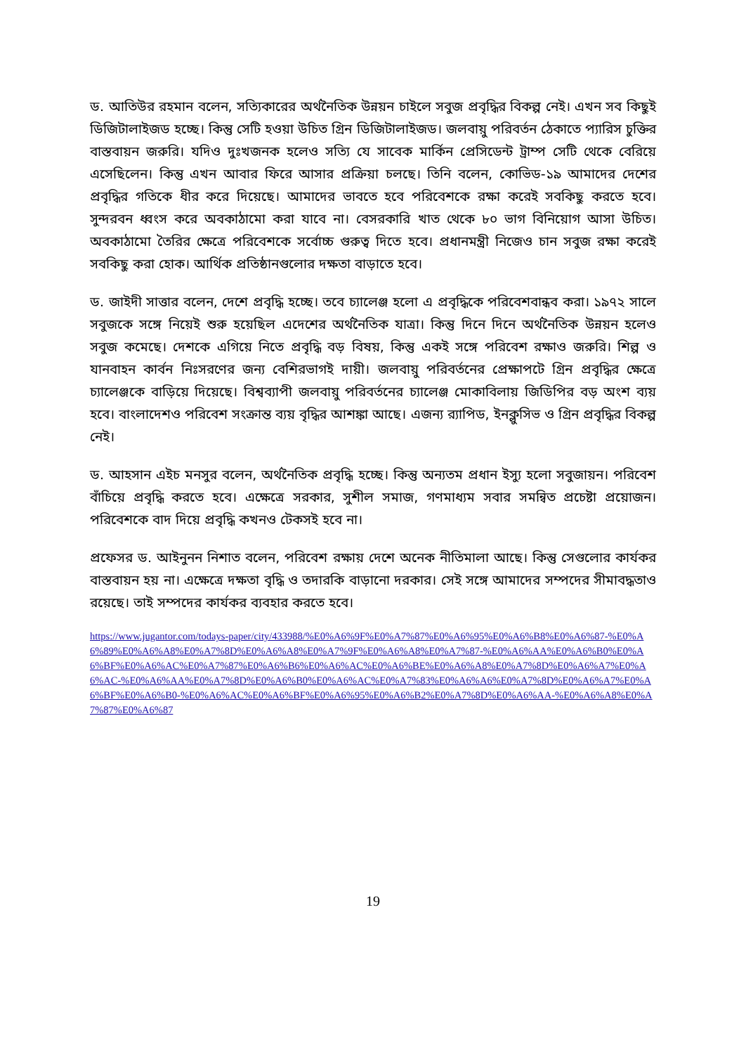ড. আতিউর রহমান বলেন, সত্যিকারের অর্থনৈতিক উন্নয়ন চাইলে সবুজ প্রবৃদ্ধির বিকল্প নেই। এখন সব কিছুই ডিজিটালাইজড হচ্ছে। কিন্তু সেটি হওয়া উচিত গ্রিন ডিজিটালাইজড। জলবায়ু পরিবর্তন ঠেকাতে প্যারিস চুক্তির বাস্তবায়ন জরুরি। যদিও দুঃখজনক হলেও সত্যি যে সাবেক মার্কিন প্রেসিডেন্ট ট্রাম্প সেটি থেকে বেরিয়ে এসেছিলেন। কিন্তু এখন আবার ফিরে আসার প্রক্রিয়া চলছে। তিনি বলেন, কোভিড-১৯ আমাদের দেশের প্রবৃদ্ধির গতিকে ধীর করে দিয়েছে। আমাদের ভাবতে হবে পরিবেশকে রক্ষা করেই সবকিছু করতে হবে। সুন্দরবন ধ্বংস করে অবকাঠামো করা যাবে না। বেসরকারি খাত থেকে ৮০ ভাগ বিনিয়োগ আসা উচিত। অবকাঠামো তৈরির ক্ষেত্রে পরিবেশকে সর্বোচ্চ গুরুত্ব দিতে হবে। প্রধানমন্ত্রী নিজেও চান সবুজ রক্ষা করেই সবকিছু করা হোক। আর্থিক প্রতিষ্ঠানগুলোর দক্ষতা বাড়াতে হবে।
ড. জাইদী সাত্তার বলেন, দেশে প্রবৃদ্ধি হচ্ছে। তবে চ্যালেঞ্জ হলো এ প্রবৃদ্ধিকে পরিবেশবান্ধব করা। ১৯৭২ সালে সবুজকে সঙ্গে নিয়েই শুরু হয়েছিল এদেশের অর্থনৈতিক যাত্রা। কিন্তু দিনে দিনে অর্থনৈতিক উন্নয়ন হলেও সবুজ কমেছে। দেশকে এগিয়ে নিতে প্রবৃদ্ধি বড় বিষয়, কিন্তু একই সঙ্গে পরিবেশ রক্ষাও জরুরি। শিল্প ও যানবাহন কার্বন নিঃসরণের জন্য বেশিরভাগই দায়ী। জলবায়ু পরিবর্তনের প্রেক্ষাপটে গ্রিন প্রবৃদ্ধির ক্ষেত্রে চ্যালেঞ্জকে বাড়িয়ে দিয়েছে। বিশ্বব্যাপী জলবায়ু পরিবর্তনের চ্যালেঞ্জ মোকাবিলায় জিডিপির বড় অংশ ব্যয় হবে। বাংলাদেশও পরিবেশ সংক্রান্ত ব্যয় বৃদ্ধির আশঙ্কা আছে। এজন্য র‌্যাপিড, ইনক্লুসিভ ও গ্রিন প্রবৃদ্ধির বিকল্প নেই।
ড. আহসান এইচ মনসুর বলেন, অর্থনৈতিক প্রবৃদ্ধি হচ্ছে। কিন্তু অন্যতম প্রধান ইস্যু হলো সবুজায়ন। পরিবেশ বাঁচিয়ে প্রবৃদ্ধি করতে হবে। এক্ষেত্রে সরকার, সুশীল সমাজ, গণমাধ্যম সবার সমন্বিত প্রচেষ্টা প্রয়োজন। পরিবেশকে বাদ দিয়ে প্রবৃদ্ধি কখনও টেকসই হবে না।
প্রফেসর ড. আইনুনন নিশাত বলেন, পরিবেশ রক্ষায় দেশে অনেক নীতিমালা আছে। কিন্তু সেগুলোর কার্যকর বাস্তবায়ন হয় না। এক্ষেত্রে দক্ষতা বৃদ্ধি ও তদারকি বাড়ানো দরকার। সেই সঙ্গে আমাদের সম্পদের সীমাবদ্ধতাও রয়েছে। তাই সম্পদের কার্যকর ব্যবহার করতে হবে।
https://www.jugantor.com/todays-paper/city/433988/%E0%A6%9F%E0%A7%87%E0%A6%95%E0%A6%B8%E0%A6%87-%E0%A6%89%E0%A6%A8%E0%A7%8D%E0%A6%A8%E0%A7%9F%E0%A6%A8%E0%A7%87-%E0%A6%AA%E0%A6%B0%E0%A6%BF%E0%A6%AC%E0%A7%87%E0%A6%B6%E0%A6%AC%E0%A6%BE%E0%A6%A8%E0%A7%8D%E0%A6%A7%E0%A6%AC-%E0%A6%AA%E0%A7%8D%E0%A6%B0%E0%A6%AC%E0%A7%83%E0%A6%A6%E0%A7%8D%E0%A6%A7%E0%A6%BF%E0%A6%B0-%E0%A6%AC%E0%A6%BF%E0%A6%95%E0%A6%B2%E0%A7%8D%E0%A6%AA-%E0%A6%A8%E0%A7%87%E0%A6%87
19